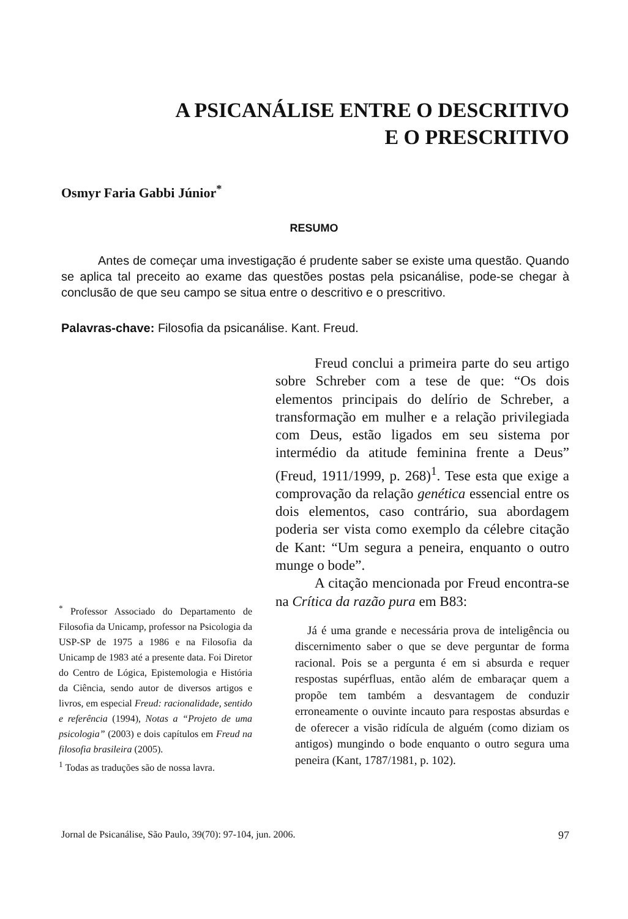A PSICANÁLISE ENTRE O DESCRITIVO
E O PRESCRITIVO
Osmyr Faria Gabbi Júnior<sup>*</sup>
RESUMO
Antes de começar uma investigação é prudente saber se existe uma questão. Quando se aplica tal preceito ao exame das questões postas pela psicanálise, pode-se chegar à conclusão de que seu campo se situa entre o descritivo e o prescritivo.
Palavras-chave: Filosofia da psicanálise. Kant. Freud.
Freud conclui a primeira parte do seu artigo sobre Schreber com a tese de que: “Os dois elementos principais do delírio de Schreber, a transformação em mulher e a relação privilegiada com Deus, estão ligados em seu sistema por intermédio da atitude feminina frente a Deus” (Freud, 1911/1999, p. 268)<sup>1</sup>. Tese esta que exige a comprovação da relação genética essencial entre os dois elementos, caso contrário, sua abordagem poderia ser vista como exemplo da célebre citação de Kant: “Um segura a peneira, enquanto o outro munge o bode”.
A citação mencionada por Freud encontra-se na Crítica da razão pura em B83:
Já é uma grande e necessária prova de inteligência ou discernimento saber o que se deve perguntar de forma racional. Pois se a pergunta é em si absurda e requer respostas supérfluas, então além de embaraçar quem a propõe tem também a desvantagem de conduzir erroneamente o ouvinte incauto para respostas absurdas e de oferecer a visão ridícula de alguém (como diziam os antigos) mungindo o bode enquanto o outro segura uma peneira (Kant, 1787/1981, p. 102).
<sup>*</sup> Professor Associado do Departamento de Filosofia da Unicamp, professor na Psicologia da USP-SP de 1975 a 1986 e na Filosofia da Unicamp de 1983 até a presente data. Foi Diretor do Centro de Lógica, Epistemologia e História da Ciência, sendo autor de diversos artigos e livros, em especial Freud: racionalidade, sentido e referência (1994), Notas a “Projeto de uma psicologia” (2003) e dois capítulos em Freud na filosofia brasileira (2005).
<sup>1</sup> Todas as traduções são de nossa lavra.
Jornal de Psicanálise, São Paulo, 39(70): 97-104, jun. 2006. 97